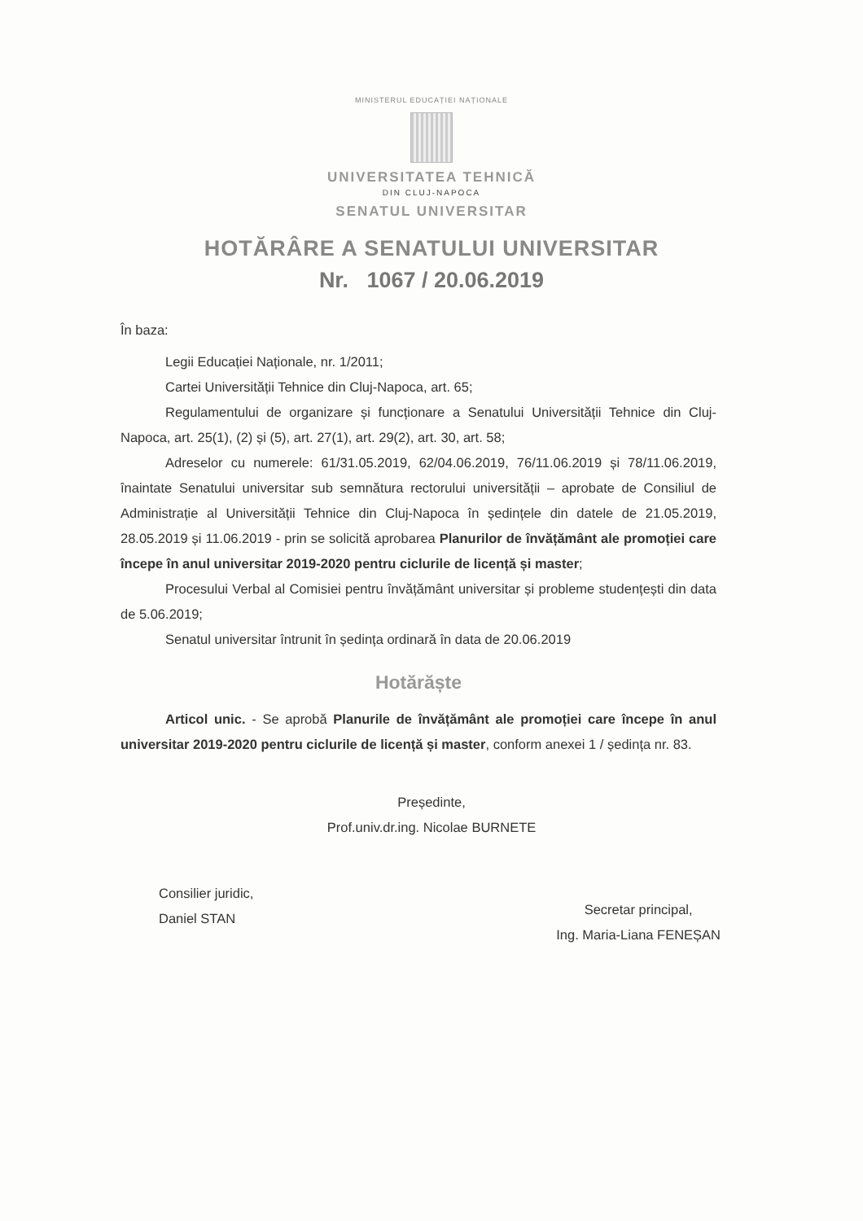MINISTERUL EDUCAȚIEI NAȚIONALE
UNIVERSITATEA TEHNICĂ
DIN CLUJ-NAPOCA
SENATUL UNIVERSITAR
HOTĂRÂRE A SENATULUI UNIVERSITAR
Nr. 1067 / 20.06.2019
În baza:
Legii Educației Naționale, nr. 1/2011;
Cartei Universității Tehnice din Cluj-Napoca, art. 65;
Regulamentului de organizare și funcționare a Senatului Universității Tehnice din Cluj-Napoca, art. 25(1), (2) și (5), art. 27(1), art. 29(2), art. 30, art. 58;
Adreselor cu numerele: 61/31.05.2019, 62/04.06.2019, 76/11.06.2019 și 78/11.06.2019, înaintate Senatului universitar sub semnătura rectorului universității – aprobate de Consiliul de Administrație al Universității Tehnice din Cluj-Napoca în ședințele din datele de 21.05.2019, 28.05.2019 și 11.06.2019 - prin se solicită aprobarea Planurilor de învățământ ale promoției care începe în anul universitar 2019-2020 pentru ciclurile de licență și master;
Procesului Verbal al Comisiei pentru învățământ universitar și probleme studențești din data de 5.06.2019;
Senatul universitar întrunit în ședința ordinară în data de 20.06.2019
Hotărăște
Articol unic. - Se aprobă Planurile de învățământ ale promoției care începe în anul universitar 2019-2020 pentru ciclurile de licență și master, conform anexei 1 / ședința nr. 83.
Președinte,
Prof.univ.dr.ing. Nicolae BURNETE
Consilier juridic,
Daniel STAN
Secretar principal,
Ing. Maria-Liana FENEȘAN